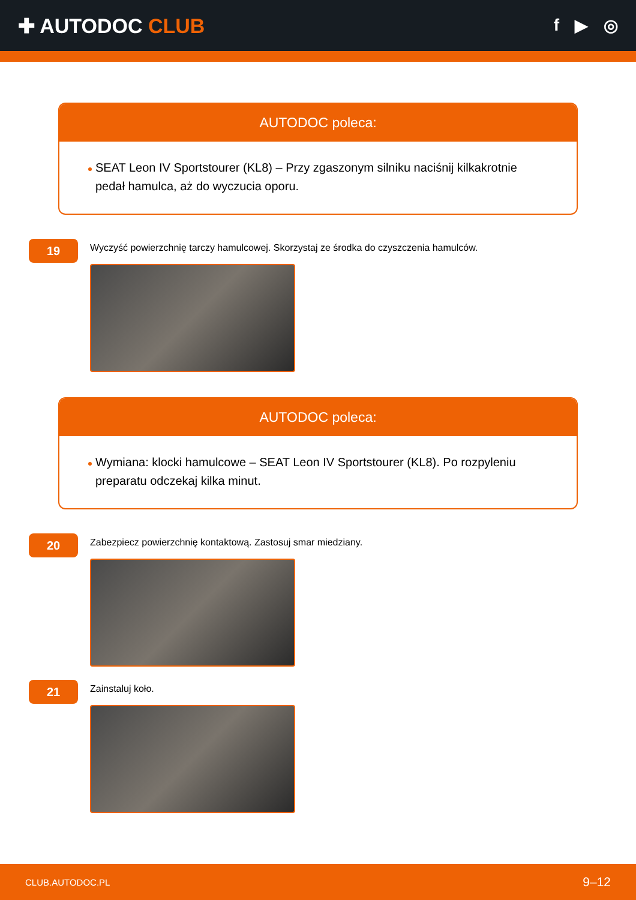✚ AUTODOC CLUB
f ▶ ◎
AUTODOC poleca:
SEAT Leon IV Sportstourer (KL8) – Przy zgaszonym silniku naciśnij kilkakrotnie pedał hamulca, aż do wyczucia oporu.
19
Wyczyść powierzchnię tarczy hamulcowej. Skorzystaj ze środka do czyszczenia hamulców.
AUTODOC poleca:
Wymiana: klocki hamulcowe – SEAT Leon IV Sportstourer (KL8). Po rozpyleniu preparatu odczekaj kilka minut.
20
Zabezpiecz powierzchnię kontaktową. Zastosuj smar miedziany.
21
Zainstaluj koło.
CLUB.AUTODOC.PL 9–12